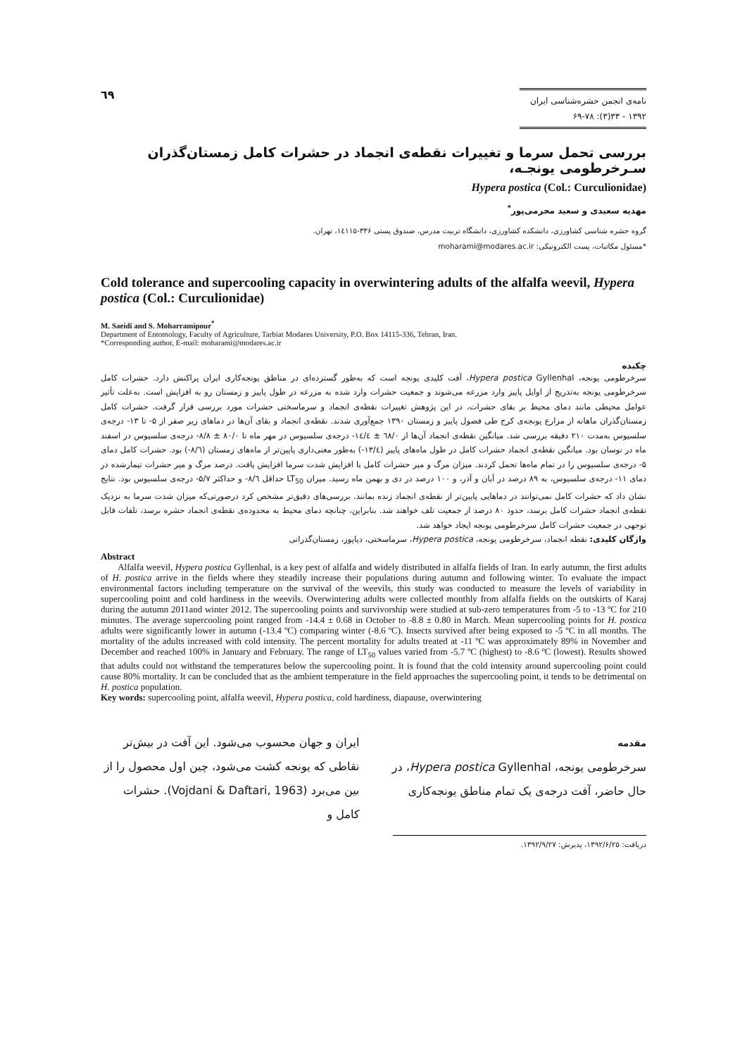٦٩
نامه‌ی انجمن حشره‌شناسی ایران
۱۳۹۲ - ۳۳(۳): ۶۹-۷۸
بررسی تحمل سرما و تغییرات نقطه‌ی انجماد در حشرات کامل زمستان‌گذران سـرخرطومی یونجـه،
Hypera postica (Col.: Curculionidae)
مهدیه سعیدی و سعید محرمی‌پور<sup>*</sup>
گروه حشره شناسی کشاورزی، دانشکده کشاورزی، دانشگاه تربیت مدرس، صندوق پستی ۳۳۶-۱٤۱۱۵، تهران.
*مسئول مکاتبات، پست الکترونیکی: moharami@modares.ac.ir
Cold tolerance and supercooling capacity in overwintering adults of the alfalfa weevil, Hypera postica (Col.: Curculionidae)
M. Saeidi and S. Moharramipour<sup>*</sup>
Department of Entomology, Faculty of Agriculture, Tarbiat Modares University, P.O. Box 14115-336, Tehran, Iran.
*Corresponding author, E-mail: moharami@modares.ac.ir
چکیده
سرخرطومی یونجه، Hypera postica Gyllenhal، آفت کلیدی یونجه است که به‌طور گسترده‌ای در مناطق یونجه‌کاری ایران پراکنش دارد. حشرات کامل سرخرطومی یونجه به‌تدریج از اوایل پاییز وارد مزرعه می‌شوند و جمعیت حشرات وارد شده به مزرعه در طول پاییز و زمستان رو به افزایش است. به‌علت تأثیر عوامل محیطی مانند دمای محیط بر بقای حشرات، در این پژوهش تغییرات نقطه‌ی انجماد و سرماسختی حشرات مورد بررسی قرار گرفت. حشرات کامل زمستان‌گذران ماهانه از مزارع یونجه‌ی کرج طی فصول پاییز و زمستان ۱۳۹۰ جمع‌آوری شدند. نقطه‌ی انجماد و بقای آن‌ها در دماهای زیر صفر از ۵- تا ۱۳- درجه‌ی سلسیوس به‌مدت ۲۱۰ دقیقه بررسی شد. میانگین نقطه‌ی انجماد آن‌ها از ٦۸/۰ ± ۱٤/٤- درجه‌ی سلسیوس در مهر ماه تا ۸۰/۰ ± ۸/۸- درجه‌ی سلسیوس در اسفند ماه در نوسان بود. میانگین نقطه‌ی انجماد حشرات کامل در طول ماه‌های پاییز (۱۳/٤-) به‌طور معنی‌داری پایین‌تر از ماه‌های زمستان (۸/٦-) بود. حشرات کامل دمای ۵- درجه‌ی سلسیوس را در تمام ماه‌ها تحمل کردند. میزان مرگ و میر حشرات کامل با افزایش شدت سرما افزایش یافت. درصد مرگ و میر حشرات تیمارشده در دمای ۱۱- درجه‌ی سلسیوس، به ۸۹ درصد در آبان و آذر، و ۱۰۰ درصد در دی و بهمن ماه رسید. میزان LT<sub>50</sub> حداقل ۸/٦- و حداکثر ۵/۷- درجه‌ی سلسیوس بود. نتایج نشان داد که حشرات کامل نمی‌توانند در دماهایی پایین‌تر از نقطه‌ی انجماد زنده بمانند. بررسی‌های دقیق‌تر مشخص کرد درصورتی‌که میزان شدت سرما به نزدیک نقطه‌ی انجماد حشرات کامل برسد، حدود ۸۰ درصد از جمعیت تلف خواهند شد. بنابراین، چنانچه دمای محیط به محدوده‌ی نقطه‌ی انجماد حشره برسد، تلفات قابل توجهی در جمعیت حشرات کامل سرخرطومی یونجه ایجاد خواهد شد.
واژگان کلیدی: نقطه انجماد، سرخرطومی یونجه، Hypera postica، سرماسختی، دیاپوز، زمستان‌گذرانی
Abstract
Alfalfa weevil, Hypera postica Gyllenhal, is a key pest of alfalfa and widely distributed in alfalfa fields of Iran. In early autumn, the first adults of H. postica arrive in the fields where they steadily increase their populations during autumn and following winter. To evaluate the impact environmental factors including temperature on the survival of the weevils, this study was conducted to measure the levels of variability in supercooling point and cold hardiness in the weevils. Overwintering adults were collected monthly from alfalfa fields on the outskirts of Karaj during the autumn 2011and winter 2012. The supercooling points and survivorship were studied at sub-zero temperatures from -5 to -13 ºC for 210 minutes. The average supercooling point ranged from -14.4 ± 0.68 in October to -8.8 ± 0.80 in March. Mean supercooling points for H. postica adults were significantly lower in autumn (-13.4 ºC) comparing winter (-8.6 ºC). Insects survived after being exposed to -5 ºC in all months. The mortality of the adults increased with cold intensity. The percent mortality for adults treated at -11 ºC was approximately 89% in November and December and reached 100% in January and February. The range of LT<sub>50</sub> values varied from -5.7 ºC (highest) to -8.6 ºC (lowest). Results showed that adults could not withstand the temperatures below the supercooling point. It is found that the cold intensity around supercooling point could cause 80% mortality. It can be concluded that as the ambient temperature in the field approaches the supercooling point, it tends to be detrimental on H. postica population.
Key words: supercooling point, alfalfa weevil, Hypera postica, cold hardiness, diapause, overwintering
مقدمه
سرخرطومی یونجه، Hypera postica Gyllenhal، در حال حاضر، آفت درجه‌ی یک تمام مناطق یونجه‌کاری
ایران و جهان محسوب می‌شود. این آفت در بیش‌تر نقاطی که یونجه کشت می‌شود، چین اول محصول را از بین می‌برد (Vojdani & Daftari, 1963). حشرات کامل و
دریافت: ۱۳۹۲/۶/۲۵، پذیرش: ۱۳۹۲/۹/۲۷.